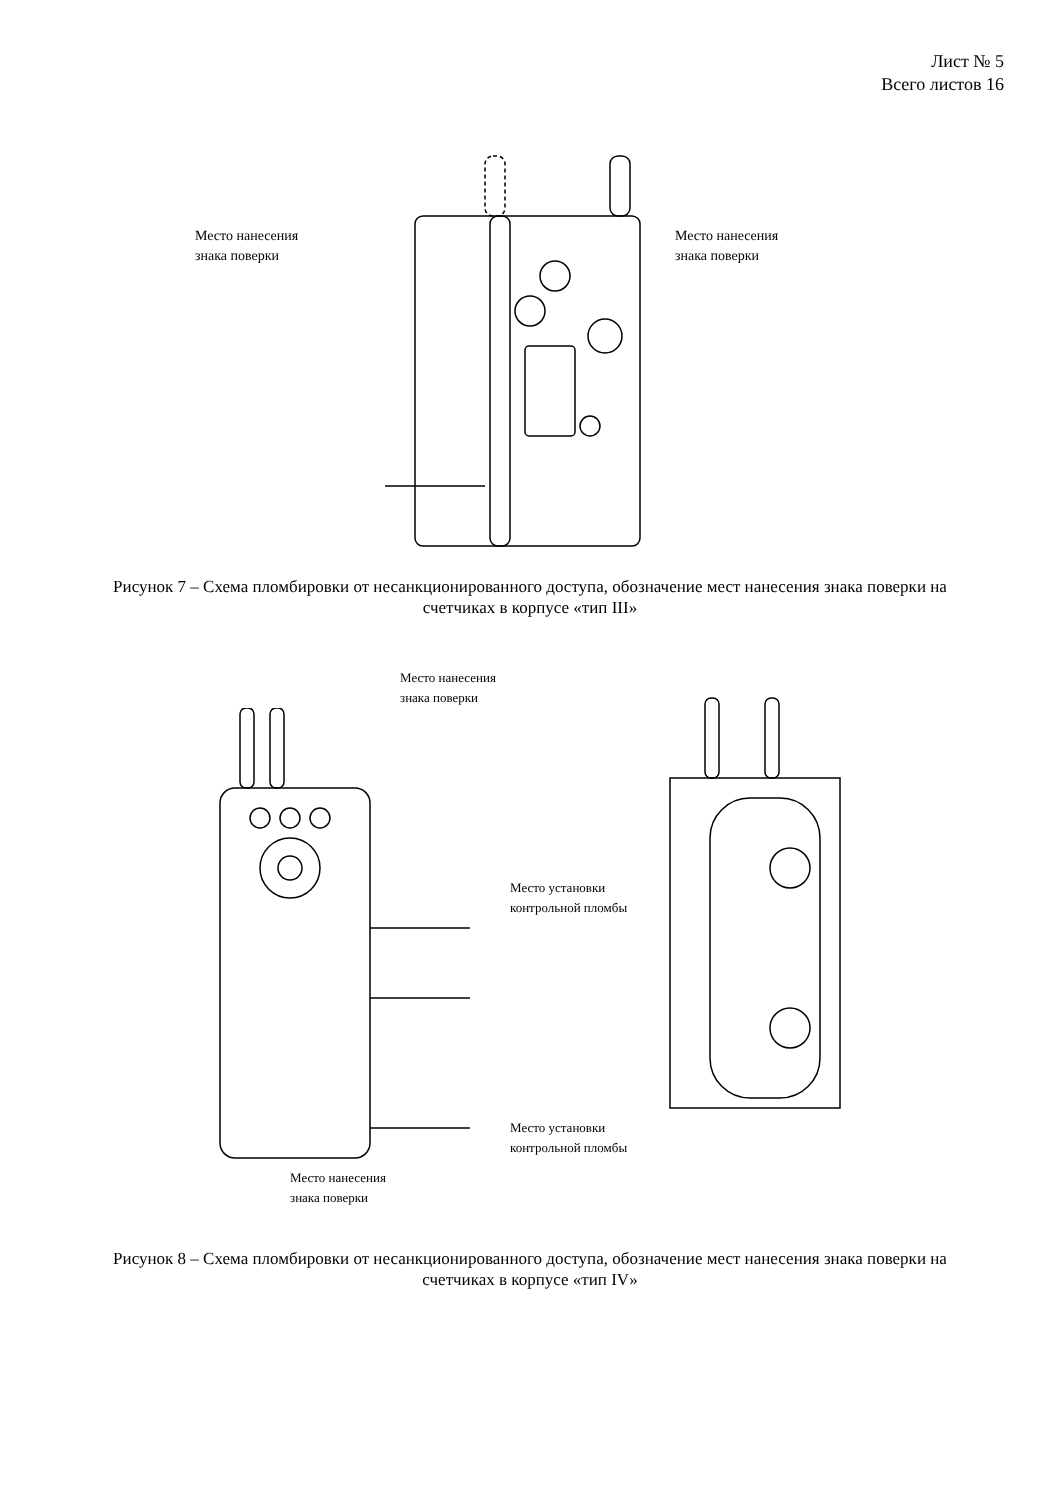Лист № 5
Всего листов 16
Место нанесения
знака поверки
Место нанесения
знака поверки
Рисунок 7 – Схема пломбировки от несанкционированного доступа, обозначение мест нанесения знака поверки на счетчиках в корпусе «тип III»
Место нанесения
знака поверки
Место нанесения
знака поверки
Место установки
контрольной пломбы
Место установки
контрольной пломбы
Рисунок 8 – Схема пломбировки от несанкционированного доступа, обозначение мест нанесения знака поверки на счетчиках в корпусе «тип IV»